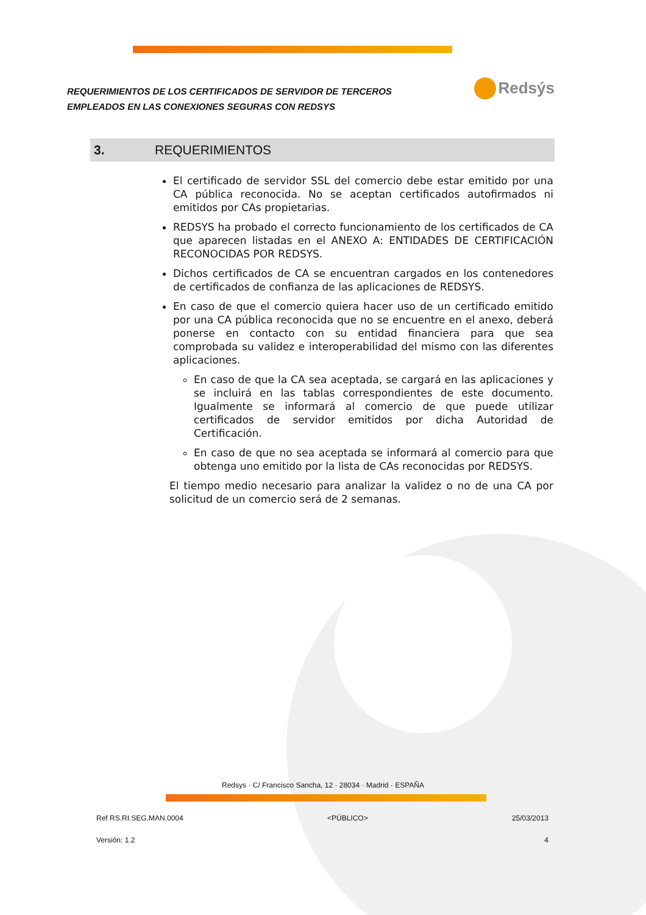REQUERIMIENTOS DE LOS CERTIFICADOS DE SERVIDOR DE TERCEROS
EMPLEADOS EN LAS CONEXIONES SEGURAS CON REDSYS
Redsýs
3. REQUERIMIENTOS
El certificado de servidor SSL del comercio debe estar emitido por una CA pública reconocida. No se aceptan certificados autofirmados ni emitidos por CAs propietarias.
REDSYS ha probado el correcto funcionamiento de los certificados de CA que aparecen listadas en el ANEXO A: ENTIDADES DE CERTIFICACIÓN RECONOCIDAS POR REDSYS.
Dichos certificados de CA se encuentran cargados en los contenedores de certificados de confianza de las aplicaciones de REDSYS.
En caso de que el comercio quiera hacer uso de un certificado emitido por una CA pública reconocida que no se encuentre en el anexo, deberá ponerse en contacto con su entidad financiera para que sea comprobada su validez e interoperabilidad del mismo con las diferentes aplicaciones.
En caso de que la CA sea aceptada, se cargará en las aplicaciones y se incluirá en las tablas correspondientes de este documento. Igualmente se informará al comercio de que puede utilizar certificados de servidor emitidos por dicha Autoridad de Certificación.
En caso de que no sea aceptada se informará al comercio para que obtenga uno emitido por la lista de CAs reconocidas por REDSYS.
El tiempo medio necesario para analizar la validez o no de una CA por solicitud de un comercio será de 2 semanas.
Redsys · C/ Francisco Sancha, 12 · 28034 · Madrid · ESPAÑA
Ref RS.RI.SEG.MAN.0004 <PÚBLICO> 25/03/2013
Versión: 1.2 4